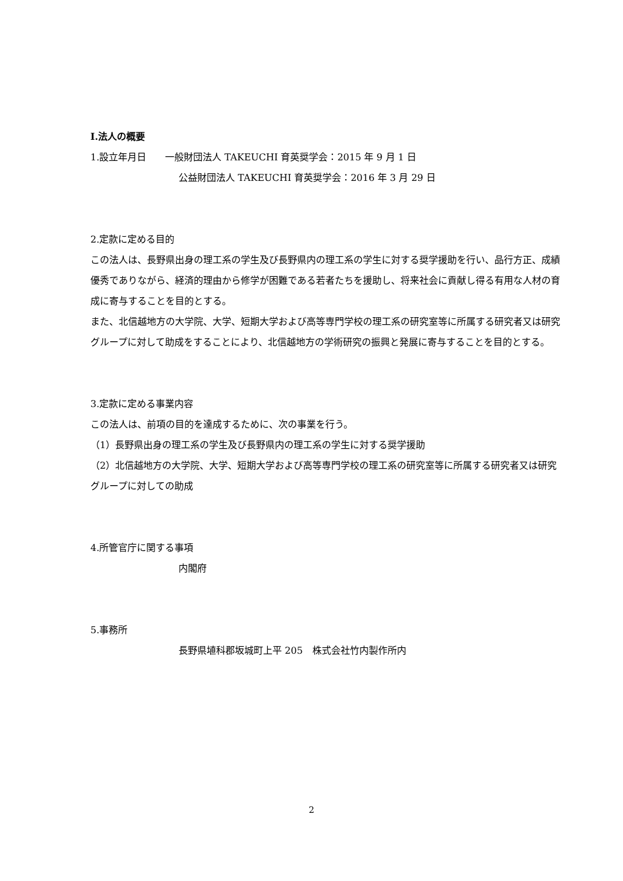Ⅰ.法人の概要
1.設立年月日　　一般財団法人 TAKEUCHI 育英奨学会：2015 年 9 月 1 日
公益財団法人 TAKEUCHI 育英奨学会：2016 年 3 月 29 日
2.定款に定める目的
この法人は、長野県出身の理工系の学生及び長野県内の理工系の学生に対する奨学援助を行い、品行方正、成績優秀でありながら、経済的理由から修学が困難である若者たちを援助し、将来社会に貢献し得る有用な人材の育成に寄与することを目的とする。
また、北信越地方の大学院、大学、短期大学および高等専門学校の理工系の研究室等に所属する研究者又は研究グループに対して助成をすることにより、北信越地方の学術研究の振興と発展に寄与することを目的とする。
3.定款に定める事業内容
この法人は、前項の目的を達成するために、次の事業を行う。
（1）長野県出身の理工系の学生及び長野県内の理工系の学生に対する奨学援助
（2）北信越地方の大学院、大学、短期大学および高等専門学校の理工系の研究室等に所属する研究者又は研究グループに対しての助成
4.所管官庁に関する事項
内閣府
5.事務所
長野県埴科郡坂城町上平 205　株式会社竹内製作所内
2